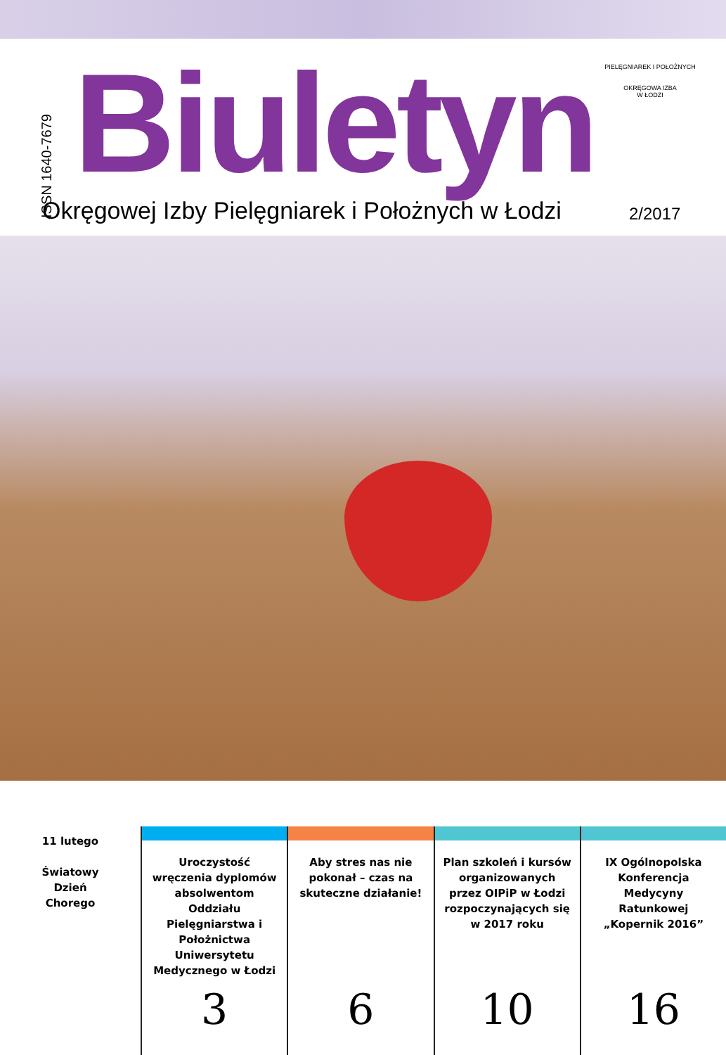ISSN 1640-7679
Biuletyn
PIELĘGNIAREK I POŁOŻNYCH
OKRĘGOWA IZBA
W ŁODZI
Okręgowej Izby Pielęgniarek i Położnych w Łodzi
2/2017
11 lutego
Światowy
Dzień
Chorego
Uroczystość wręczenia dyplomów absolwentom Oddziału Pielęgniarstwa i Położnictwa Uniwersytetu Medycznego w Łodzi
3
Aby stres nas nie pokonał – czas na skuteczne działanie!
6
Plan szkoleń i kursów organizowanych przez OIPiP w Łodzi rozpoczynających się w 2017 roku
10
IX Ogólnopolska Konferencja Medycyny Ratunkowej „Kopernik 2016”
16